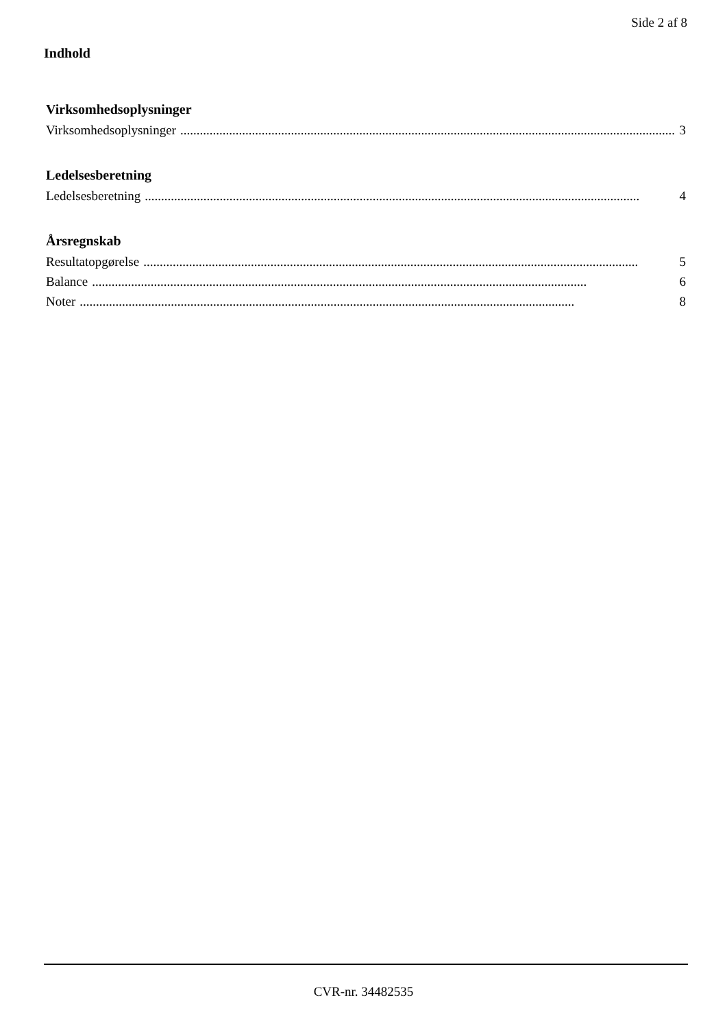Side 2 af 8
Indhold
Virksomhedsoplysninger
Virksomhedsoplysninger........................................................................................................................................................ 3
Ledelsesberetning
Ledelsesberetning........................................................................................................................................................ 4
Årsregnskab
Resultatopgørelse........................................................................................................................................................ 5
Balance........................................................................................................................................................ 6
Noter........................................................................................................................................................ 8
CVR-nr. 34482535